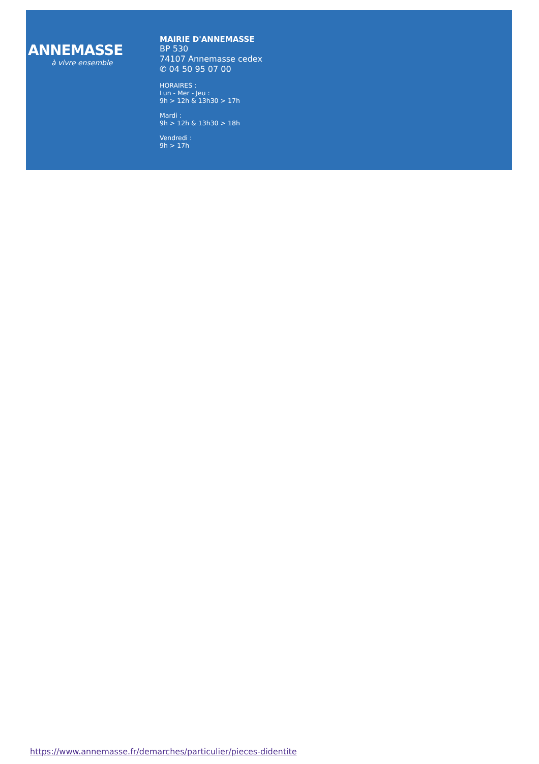ANNEMASSE
à vivre ensemble
MAIRIE D'ANNEMASSE
BP 530
74107 Annemasse cedex
✆ 04 50 95 07 00
HORAIRES :
Lun - Mer - Jeu :
9h > 12h & 13h30 > 17h
Mardi :
9h > 12h & 13h30 > 18h
Vendredi :
9h > 17h
https://www.annemasse.fr/demarches/particulier/pieces-didentite